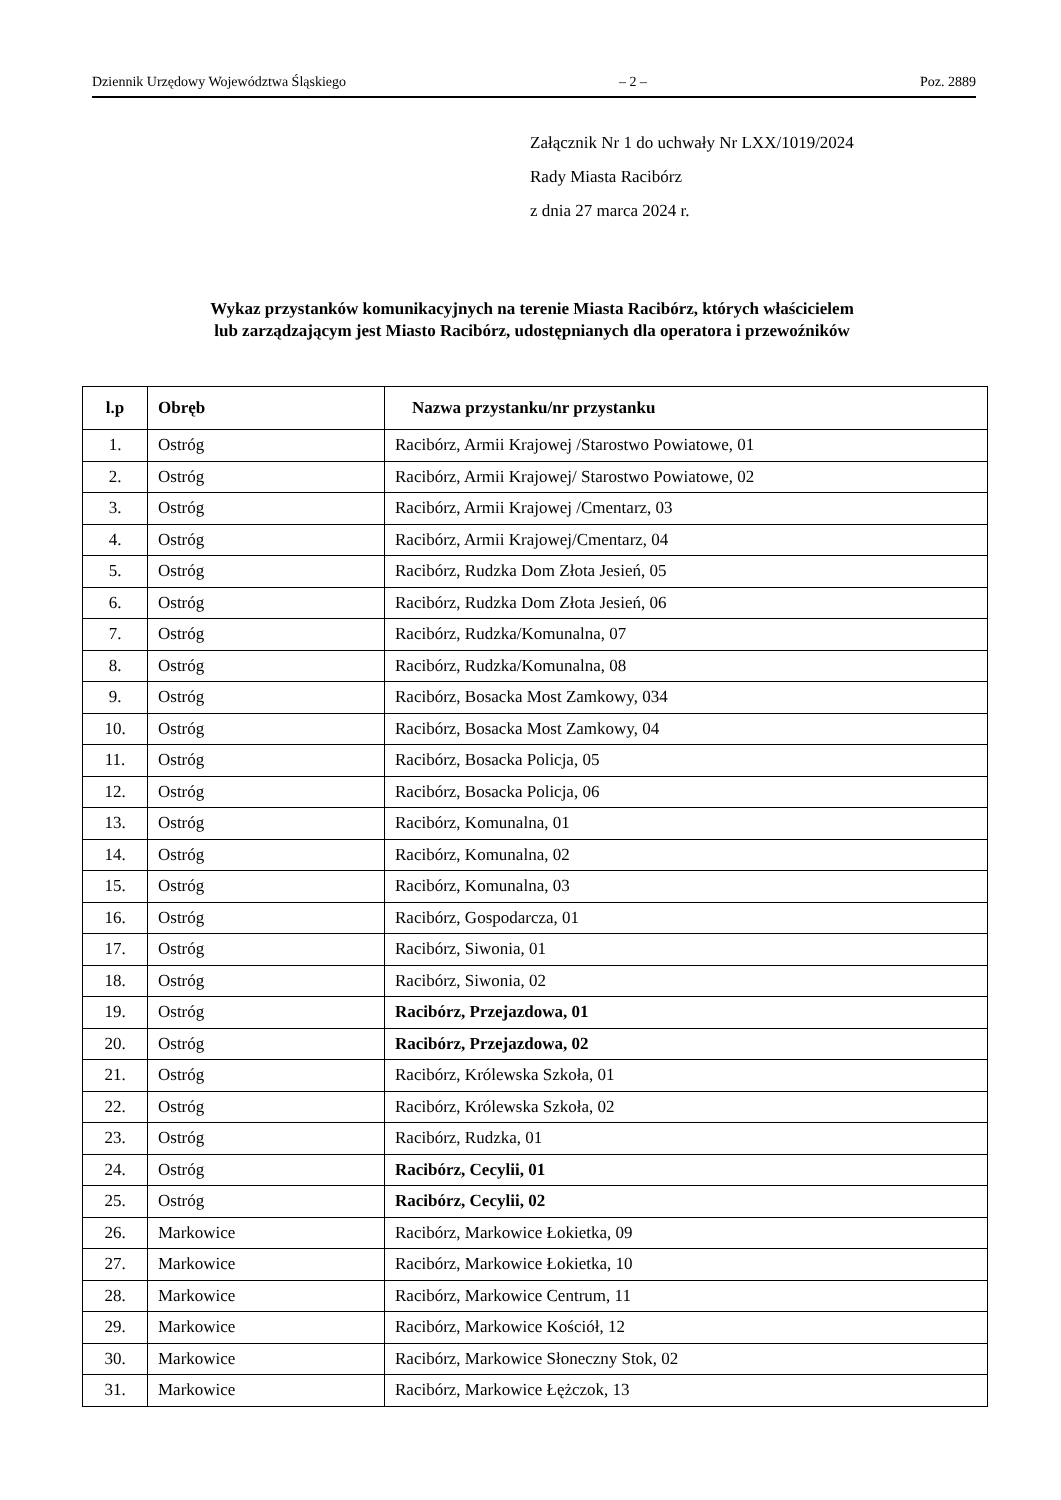Dziennik Urzędowy Województwa Śląskiego – 2 – Poz. 2889
Załącznik Nr 1 do uchwały Nr LXX/1019/2024
Rady Miasta Racibórz
z dnia 27 marca 2024 r.
Wykaz przystanków komunikacyjnych na terenie Miasta Racibórz, których właścicielem
lub zarządzającym jest Miasto Racibórz, udostępnianych dla operatora i przewoźników
| l.p | Obręb | Nazwa przystanku/nr przystanku |
| --- | --- | --- |
| 1. | Ostróg | Racibórz, Armii Krajowej /Starostwo Powiatowe, 01 |
| 2. | Ostróg | Racibórz, Armii Krajowej/ Starostwo Powiatowe, 02 |
| 3. | Ostróg | Racibórz, Armii Krajowej /Cmentarz, 03 |
| 4. | Ostróg | Racibórz, Armii Krajowej/Cmentarz, 04 |
| 5. | Ostróg | Racibórz, Rudzka Dom Złota Jesień, 05 |
| 6. | Ostróg | Racibórz, Rudzka Dom Złota Jesień, 06 |
| 7. | Ostróg | Racibórz, Rudzka/Komunalna, 07 |
| 8. | Ostróg | Racibórz, Rudzka/Komunalna, 08 |
| 9. | Ostróg | Racibórz, Bosacka Most Zamkowy, 034 |
| 10. | Ostróg | Racibórz, Bosacka Most Zamkowy, 04 |
| 11. | Ostróg | Racibórz, Bosacka Policja, 05 |
| 12. | Ostróg | Racibórz, Bosacka Policja, 06 |
| 13. | Ostróg | Racibórz, Komunalna, 01 |
| 14. | Ostróg | Racibórz, Komunalna, 02 |
| 15. | Ostróg | Racibórz, Komunalna, 03 |
| 16. | Ostróg | Racibórz, Gospodarcza, 01 |
| 17. | Ostróg | Racibórz, Siwonia, 01 |
| 18. | Ostróg | Racibórz, Siwonia, 02 |
| 19. | Ostróg | Racibórz, Przejazdowa, 01 |
| 20. | Ostróg | Racibórz, Przejazdowa, 02 |
| 21. | Ostróg | Racibórz, Królewska Szkoła, 01 |
| 22. | Ostróg | Racibórz, Królewska Szkoła, 02 |
| 23. | Ostróg | Racibórz, Rudzka, 01 |
| 24. | Ostróg | Racibórz, Cecylii, 01 |
| 25. | Ostróg | Racibórz, Cecylii, 02 |
| 26. | Markowice | Racibórz, Markowice Łokietka, 09 |
| 27. | Markowice | Racibórz, Markowice Łokietka, 10 |
| 28. | Markowice | Racibórz, Markowice Centrum, 11 |
| 29. | Markowice | Racibórz, Markowice Kościół, 12 |
| 30. | Markowice | Racibórz, Markowice Słoneczny Stok, 02 |
| 31. | Markowice | Racibórz, Markowice Łężczok, 13 |